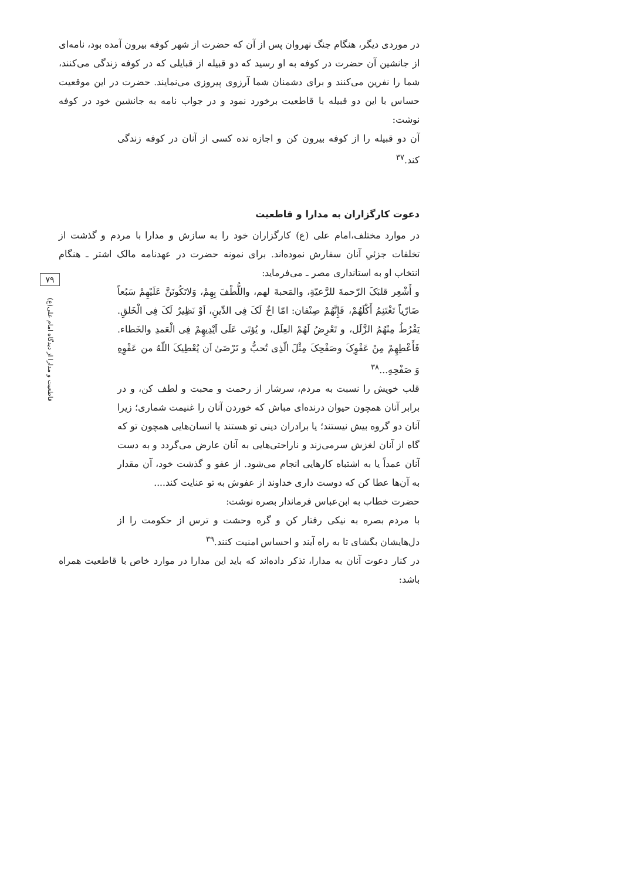در موردی دیگر، هنگام جنگ نهروان پس از آن که حضرت از شهر کوفه بیرون آمده بود، نامه‌ای از جانشین آن حضرت در کوفه به او رسید که دو قبیله از قبایلی که در کوفه زندگی می‌کنند، شما را نفرین می‌کنند و برای دشمنان شما آرزوی پیروزی می‌نمایند. حضرت در این موقعیت حساس با این دو قبیله با قاطعیت برخورد نمود و در جواب نامه به جانشین خود در کوفه نوشت:
آن دو قبیله را از کوفه بیرون کن و اجازه نده کسی از آنان در کوفه زندگی کند.<sup>۳۷</sup>
دعوت کارگزاران به مدارا و قاطعیت
در موارد مختلف،امام علی (ع) کارگزاران خود را به سازش و مدارا با مردم و گذشت از تخلفات جزئیِ آنان سفارش نموده‌اند. برای نمونه حضرت در عهدنامه مالک اشتر ـ هنگام انتخاب او به استانداری مصر ـ می‌فرماید:
و أَشْعِر قلبَکَ الرّحمةَ للرَّعیّةِ، والمَحبةَ لهم، واللُّطْفَ بِهِمْ، وَلاتَکُونَنَّ عَلَیْهِمْ سَبُعاً ضَارّیاً تَغْتَنِمُ أَکْلَهُمْ، فَإِنَّهُمْ صِنْفان: امّا اخٌ لَکَ فِی الدِّینِ، اَوْ نَظِیرٌ لَکَ فِی الْخَلقِ. یَفْرُطُ مِنْهُمُ الزَّلَل، و تَعْرِضُ لَهُمْ العِلَل، و یُؤتَی عَلَی اَیْدِیهِمْ فِی الْعَمدِ والخَطاء. فَأَعْطِهِمْ مِنْ عَفْوِکَ وصَفْحِکَ مِثْلَ الّذِی تُحبُّ و تَرْضَیٰ اَن یُعْطِیکَ اللّهُ من عَفْوِهِ وَ صَفْحِهِ...<sup>۳۸</sup>
قلب خویش را نسبت به مردم، سرشار از رحمت و محبت و لطف کن، و در برابر آنان همچون حیوان درنده‌ای مباش که خوردن آنان را غنیمت شماری؛ زیرا آنان دو گروه بیش نیستند؛ یا برادران دینی تو هستند یا انسان‌هایی همچون تو که گاه از آنان لغزش سرمی‌زند و ناراحتی‌هایی به آنان عارض می‌گردد و به دست آنان عمداً یا به اشتباه کارهایی انجام می‌شود. از عفو و گذشت خود، آن مقدار به آن‌ها عطا کن که دوست داری خداوند از عفوش به تو عنایت کند....
حضرت خطاب به ابن‌عباس فرماندار بصره نوشت:
با مردم بصره به نیکی رفتار کن و گره وحشت و ترس از حکومت را از دل‌هایشان بگشای تا به راه آیند و احساس امنیت کنند.<sup>۳۹</sup>
در کنار دعوت آنان به مدارا، تذکر داده‌اند که باید این مدارا در موارد خاص با قاطعیت همراه باشد:
۷۹
قاطعیت و مدارا از دیدگاه امام علی(ع)